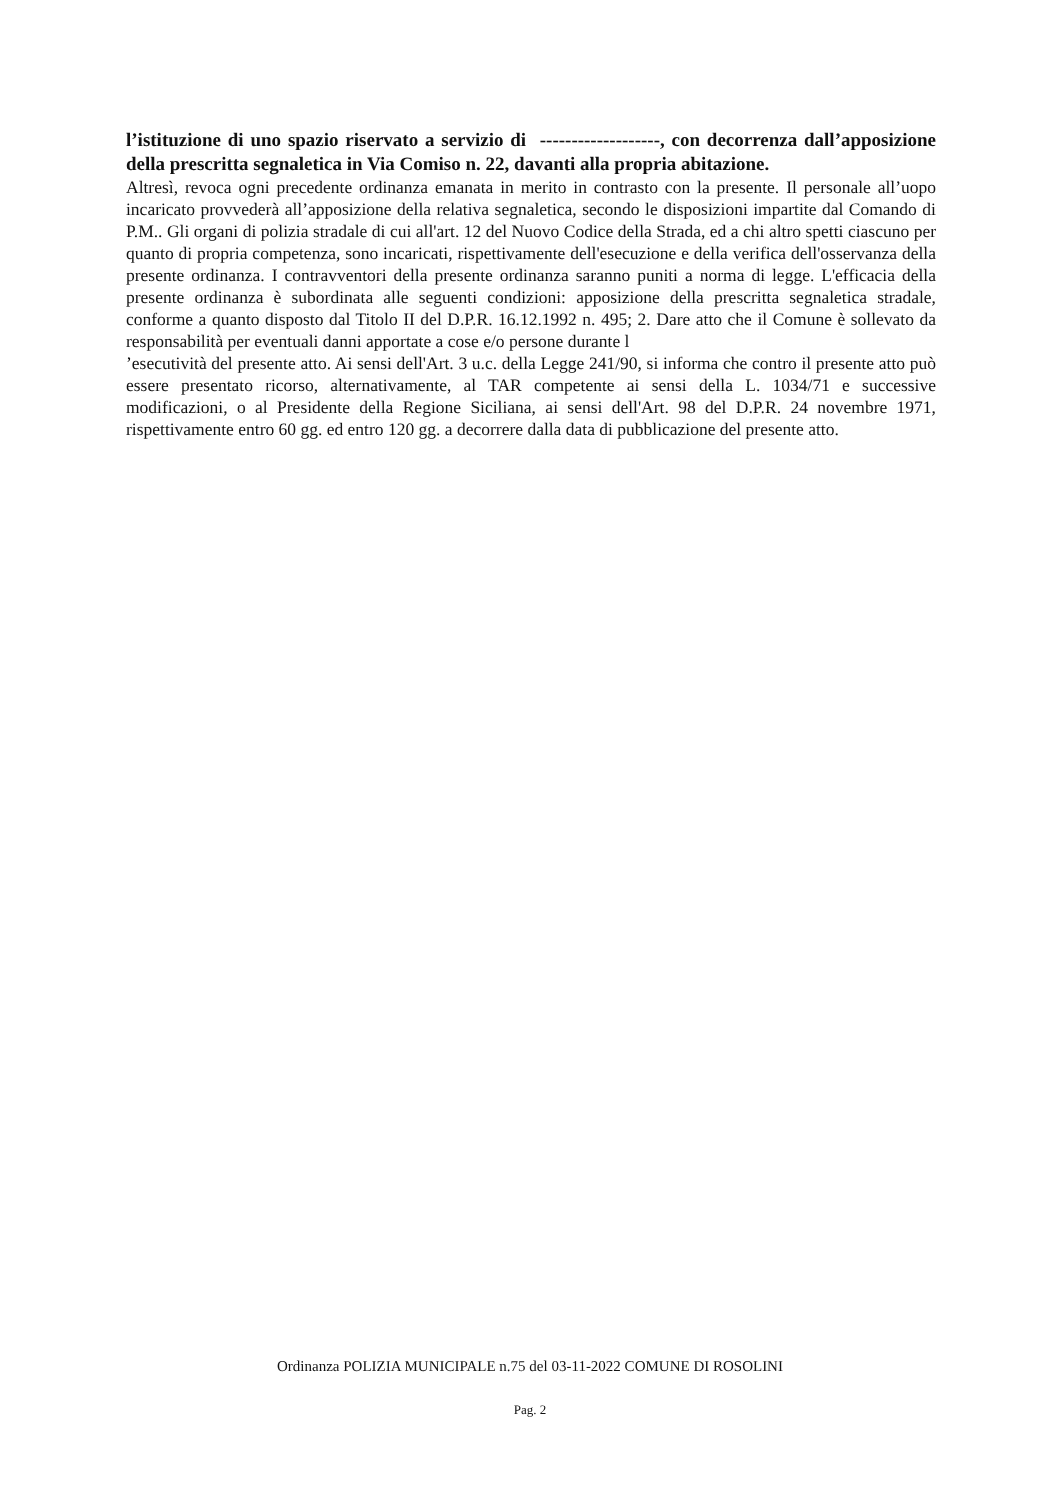l’istituzione di uno spazio riservato a servizio di -------------------, con decorrenza dall’apposizione della prescritta segnaletica in Via Comiso n. 22, davanti alla propria abitazione.
Altresì, revoca ogni precedente ordinanza emanata in merito in contrasto con la presente. Il personale all’uopo incaricato provvederà all’apposizione della relativa segnaletica, secondo le disposizioni impartite dal Comando di P.M.. Gli organi di polizia stradale di cui all'art. 12 del Nuovo Codice della Strada, ed a chi altro spetti ciascuno per quanto di propria competenza, sono incaricati, rispettivamente dell'esecuzione e della verifica dell'osservanza della presente ordinanza. I contravventori della presente ordinanza saranno puniti a norma di legge. L'efficacia della presente ordinanza è subordinata alle seguenti condizioni: apposizione della prescritta segnaletica stradale, conforme a quanto disposto dal Titolo II del D.P.R. 16.12.1992 n. 495; 2. Dare atto che il Comune è sollevato da responsabilità per eventuali danni apportate a cose e/o persone durante l
’esecutività del presente atto. Ai sensi dell'Art. 3 u.c. della Legge 241/90, si informa che contro il presente atto può essere presentato ricorso, alternativamente, al TAR competente ai sensi della L. 1034/71 e successive modificazioni, o al Presidente della Regione Siciliana, ai sensi dell'Art. 98 del D.P.R. 24 novembre 1971, rispettivamente entro 60 gg. ed entro 120 gg. a decorrere dalla data di pubblicazione del presente atto.
Ordinanza POLIZIA MUNICIPALE n.75 del 03-11-2022 COMUNE DI ROSOLINI
Pag. 2